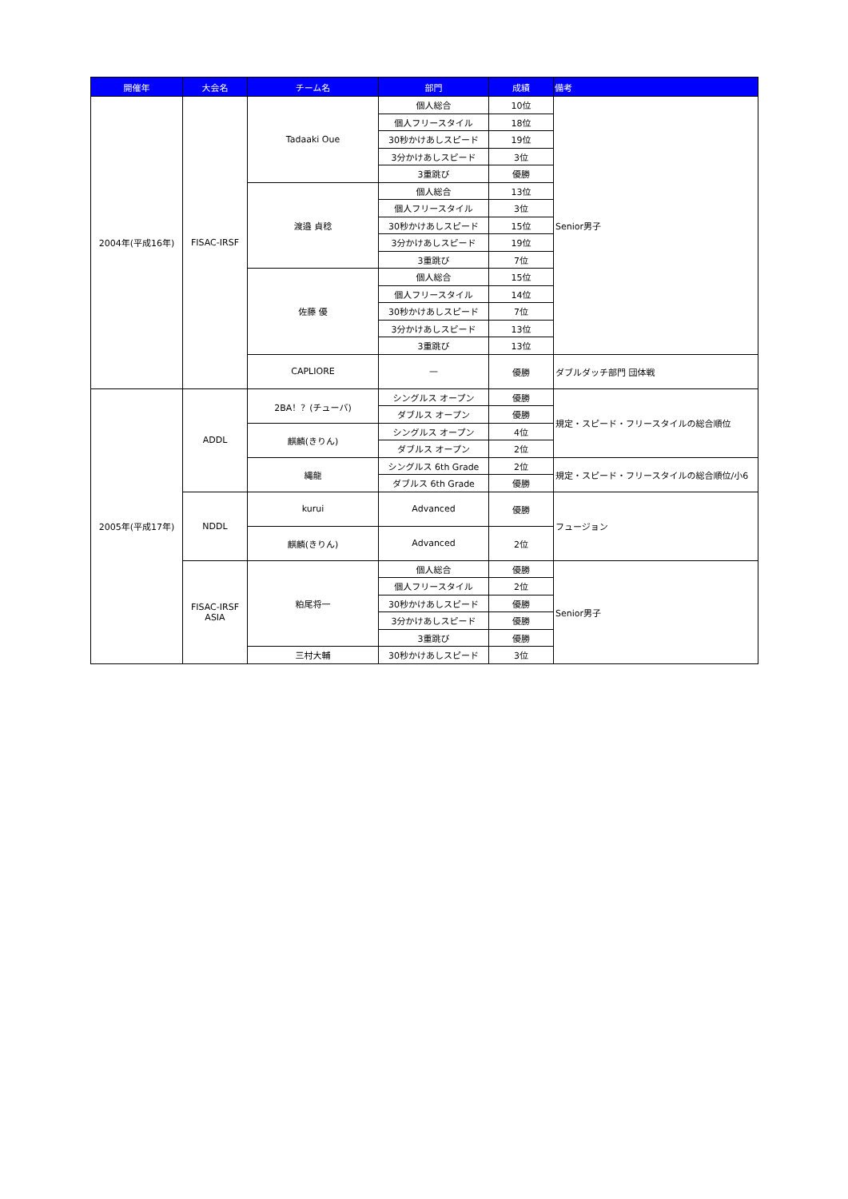| 開催年 | 大会名 | チーム名 | 部門 | 成績 | 備考 |
| --- | --- | --- | --- | --- | --- |
| 2004年(平成16年) | FISAC-IRSF | Tadaaki Oue | 個人総合 | 10位 | Senior男子 |
| | | | 個人フリースタイル | 18位 | |
| | | | 30秒かけあしスピード | 19位 | |
| | | | 3分かけあしスピード | 3位 | |
| | | | 3重跳び | 優勝 | |
| | | 渡邉 貞稔 | 個人総合 | 13位 | |
| | | | 個人フリースタイル | 3位 | |
| | | | 30秒かけあしスピード | 15位 | |
| | | | 3分かけあしスピード | 19位 | |
| | | | 3重跳び | 7位 | |
| | | 佐藤 優 | 個人総合 | 15位 | |
| | | | 個人フリースタイル | 14位 | |
| | | | 30秒かけあしスピード | 7位 | |
| | | | 3分かけあしスピード | 13位 | |
| | | | 3重跳び | 13位 | |
| | | CAPLIORE | — | 優勝 | ダブルダッチ部門 団体戦 |
| 2005年(平成17年) | ADDL | 2BA！？(チューバ) | シングルス オープン | 優勝 | 規定・スピード・フリースタイルの総合順位 |
| | | | ダブルス オープン | 優勝 | |
| | | 麒麟(きりん) | シングルス オープン | 4位 | |
| | | | ダブルス オープン | 2位 | |
| | | 縄龍 | シングルス 6th Grade | 2位 | 規定・スピード・フリースタイルの総合順位/小6 |
| | | | ダブルス 6th Grade | 優勝 | |
| | NDDL | kurui | Advanced | 優勝 | フュージョン |
| | | 麒麟(きりん) | Advanced | 2位 | |
| | FISAC-IRSF ASIA | 粕尾将一 | 個人総合 | 優勝 | Senior男子 |
| | | | 個人フリースタイル | 2位 | |
| | | | 30秒かけあしスピード | 優勝 | |
| | | | 3分かけあしスピード | 優勝 | |
| | | | 3重跳び | 優勝 | |
| | | 三村大輔 | 30秒かけあしスピード | 3位 | |